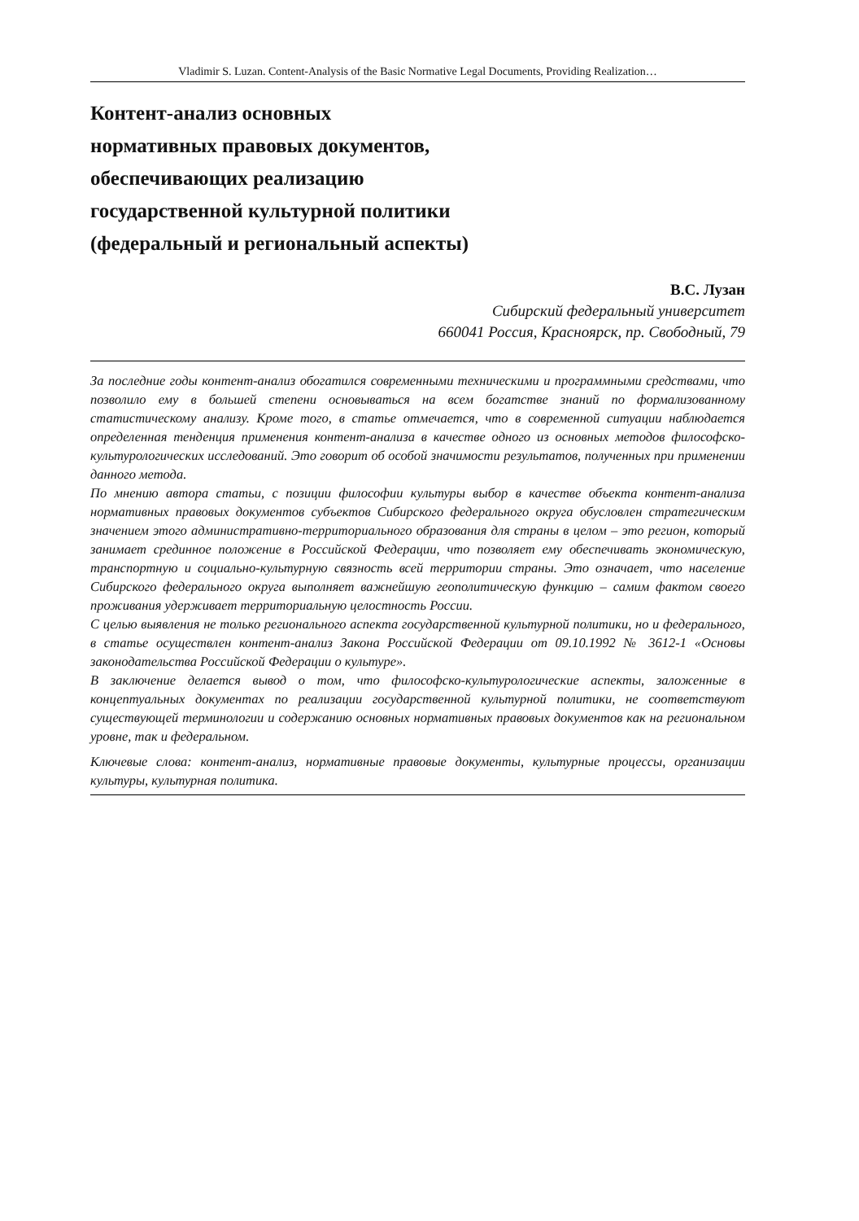Vladimir S. Luzan. Content-Analysis of the Basic Normative Legal Documents, Providing Realization…
Контент-анализ основных
нормативных правовых документов,
обеспечивающих реализацию
государственной культурной политики
(федеральный и региональный аспекты)
В.С. Лузан
Сибирский федеральный университет
660041 Россия, Красноярск, пр. Свободный, 79
За последние годы контент-анализ обогатился современными техническими и программными средствами, что позволило ему в большей степени основываться на всем богатстве знаний по формализованному статистическому анализу. Кроме того, в статье отмечается, что в современной ситуации наблюдается определенная тенденция применения контент-анализа в качестве одного из основных методов философско-культурологических исследований. Это говорит об особой значимости результатов, полученных при применении данного метода.
По мнению автора статьи, с позиции философии культуры выбор в качестве объекта контент-анализа нормативных правовых документов субъектов Сибирского федерального округа обусловлен стратегическим значением этого административно-территориального образования для страны в целом – это регион, который занимает срединное положение в Российской Федерации, что позволяет ему обеспечивать экономическую, транспортную и социально-культурную связность всей территории страны. Это означает, что население Сибирского федерального округа выполняет важнейшую геополитическую функцию – самим фактом своего проживания удерживает территориальную целостность России.
С целью выявления не только регионального аспекта государственной культурной политики, но и федерального, в статье осуществлен контент-анализ Закона Российской Федерации от 09.10.1992 № 3612-1 «Основы законодательства Российской Федерации о культуре».
В заключение делается вывод о том, что философско-культурологические аспекты, заложенные в концептуальных документах по реализации государственной культурной политики, не соответствуют существующей терминологии и содержанию основных нормативных правовых документов как на региональном уровне, так и федеральном.
Ключевые слова: контент-анализ, нормативные правовые документы, культурные процессы, организации культуры, культурная политика.